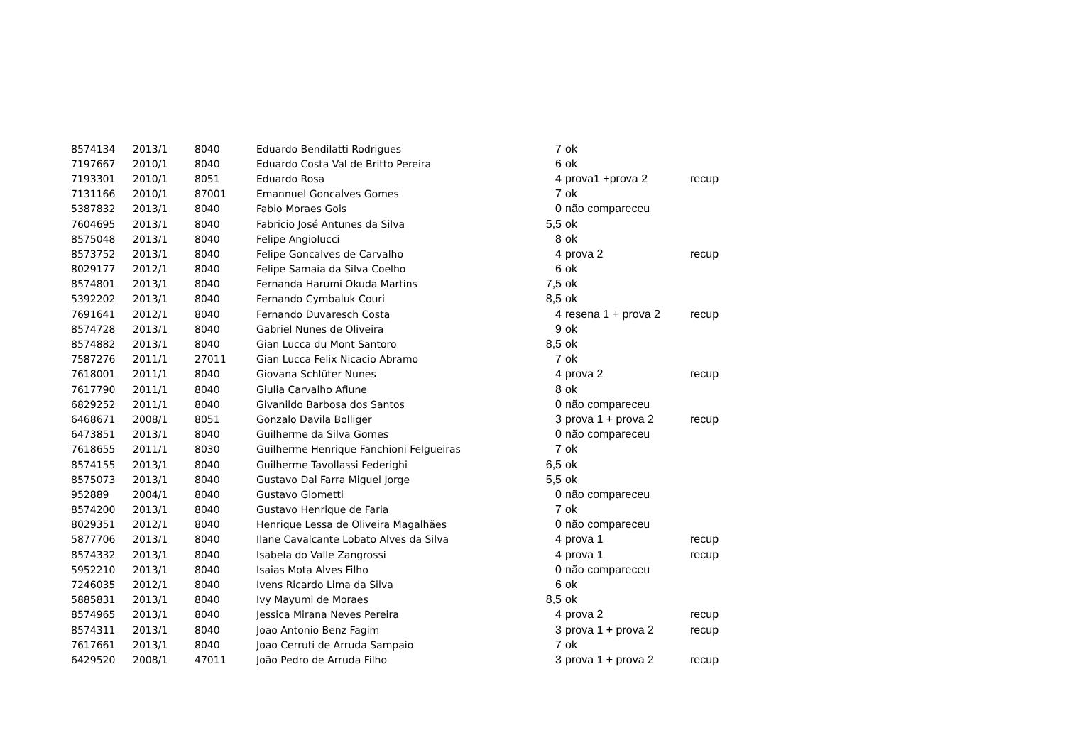| 8574134 | 2013/1 | 8040 | Eduardo Bendilatti Rodrigues | 7 | ok | |
| 7197667 | 2010/1 | 8040 | Eduardo Costa Val de Britto Pereira | 6 | ok | |
| 7193301 | 2010/1 | 8051 | Eduardo Rosa | 4 | prova1 +prova 2 | recup |
| 7131166 | 2010/1 | 87001 | Emannuel Goncalves Gomes | 7 | ok | |
| 5387832 | 2013/1 | 8040 | Fabio Moraes Gois | 0 | não compareceu | |
| 7604695 | 2013/1 | 8040 | Fabricio José Antunes da Silva | 5,5 | ok | |
| 8575048 | 2013/1 | 8040 | Felipe Angiolucci | 8 | ok | |
| 8573752 | 2013/1 | 8040 | Felipe Goncalves de Carvalho | 4 | prova 2 | recup |
| 8029177 | 2012/1 | 8040 | Felipe Samaia da Silva Coelho | 6 | ok | |
| 8574801 | 2013/1 | 8040 | Fernanda Harumi Okuda Martins | 7,5 | ok | |
| 5392202 | 2013/1 | 8040 | Fernando Cymbaluk Couri | 8,5 | ok | |
| 7691641 | 2012/1 | 8040 | Fernando Duvaresch Costa | 4 | resena 1 + prova 2 | recup |
| 8574728 | 2013/1 | 8040 | Gabriel Nunes de Oliveira | 9 | ok | |
| 8574882 | 2013/1 | 8040 | Gian Lucca du Mont Santoro | 8,5 | ok | |
| 7587276 | 2011/1 | 27011 | Gian Lucca Felix Nicacio Abramo | 7 | ok | |
| 7618001 | 2011/1 | 8040 | Giovana Schlüter Nunes | 4 | prova 2 | recup |
| 7617790 | 2011/1 | 8040 | Giulia Carvalho Afiune | 8 | ok | |
| 6829252 | 2011/1 | 8040 | Givanildo Barbosa dos Santos | 0 | não compareceu | |
| 6468671 | 2008/1 | 8051 | Gonzalo Davila Bolliger | 3 | prova 1 + prova 2 | recup |
| 6473851 | 2013/1 | 8040 | Guilherme da Silva Gomes | 0 | não compareceu | |
| 7618655 | 2011/1 | 8030 | Guilherme Henrique Fanchioni Felgueiras | 7 | ok | |
| 8574155 | 2013/1 | 8040 | Guilherme Tavollassi Federighi | 6,5 | ok | |
| 8575073 | 2013/1 | 8040 | Gustavo Dal Farra Miguel Jorge | 5,5 | ok | |
| 952889 | 2004/1 | 8040 | Gustavo Giometti | 0 | não compareceu | |
| 8574200 | 2013/1 | 8040 | Gustavo Henrique de Faria | 7 | ok | |
| 8029351 | 2012/1 | 8040 | Henrique Lessa de Oliveira Magalhães | 0 | não compareceu | |
| 5877706 | 2013/1 | 8040 | Ilane Cavalcante Lobato Alves da Silva | 4 | prova 1 | recup |
| 8574332 | 2013/1 | 8040 | Isabela do Valle Zangrossi | 4 | prova 1 | recup |
| 5952210 | 2013/1 | 8040 | Isaias Mota Alves Filho | 0 | não compareceu | |
| 7246035 | 2012/1 | 8040 | Ivens Ricardo Lima da Silva | 6 | ok | |
| 5885831 | 2013/1 | 8040 | Ivy Mayumi de Moraes | 8,5 | ok | |
| 8574965 | 2013/1 | 8040 | Jessica Mirana Neves Pereira | 4 | prova 2 | recup |
| 8574311 | 2013/1 | 8040 | Joao Antonio Benz Fagim | 3 | prova 1 + prova 2 | recup |
| 7617661 | 2013/1 | 8040 | Joao Cerruti de Arruda Sampaio | 7 | ok | |
| 6429520 | 2008/1 | 47011 | João Pedro de Arruda Filho | 3 | prova 1 + prova 2 | recup |